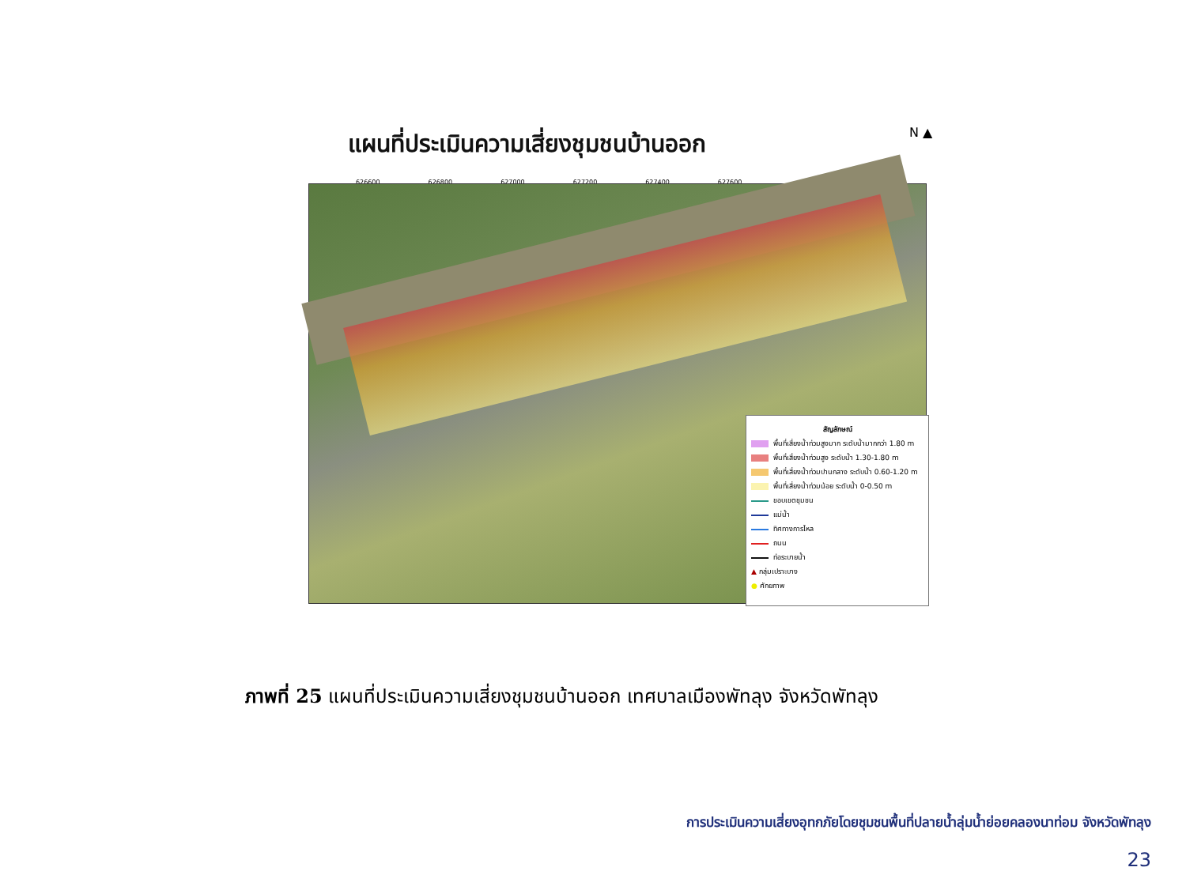แผนที่ประเมินความเสี่ยงชุมชนบ้านออก
N ▲
626600 626800 627000 627200 627400 627600
สัญลักษณ์
พื้นที่เสี่ยงน้ำท่วมสูงมาก ระดับน้ำมากกว่า 1.80 m
พื้นที่เสี่ยงน้ำท่วมสูง ระดับน้ำ 1.30-1.80 m
พื้นที่เสี่ยงน้ำท่วมปานกลาง ระดับน้ำ 0.60-1.20 m
พื้นที่เสี่ยงน้ำท่วมน้อย ระดับน้ำ 0-0.50 m
ขอบเขตชุมชน
แม่น้ำ
ทิศทางการไหล
ถนน
ท่อระบายน้ำ
▲ กลุ่มเปราะบาง
● ศักยภาพ
ภาพที่ 25 แผนที่ประเมินความเสี่ยงชุมชนบ้านออก เทศบาลเมืองพัทลุง จังหวัดพัทลุง
การประเมินความเสี่ยงอุทกภัยโดยชุมชนพื้นที่ปลายน้ำลุ่มน้ำย่อยคลองนาท่อม จังหวัดพัทลุง
23